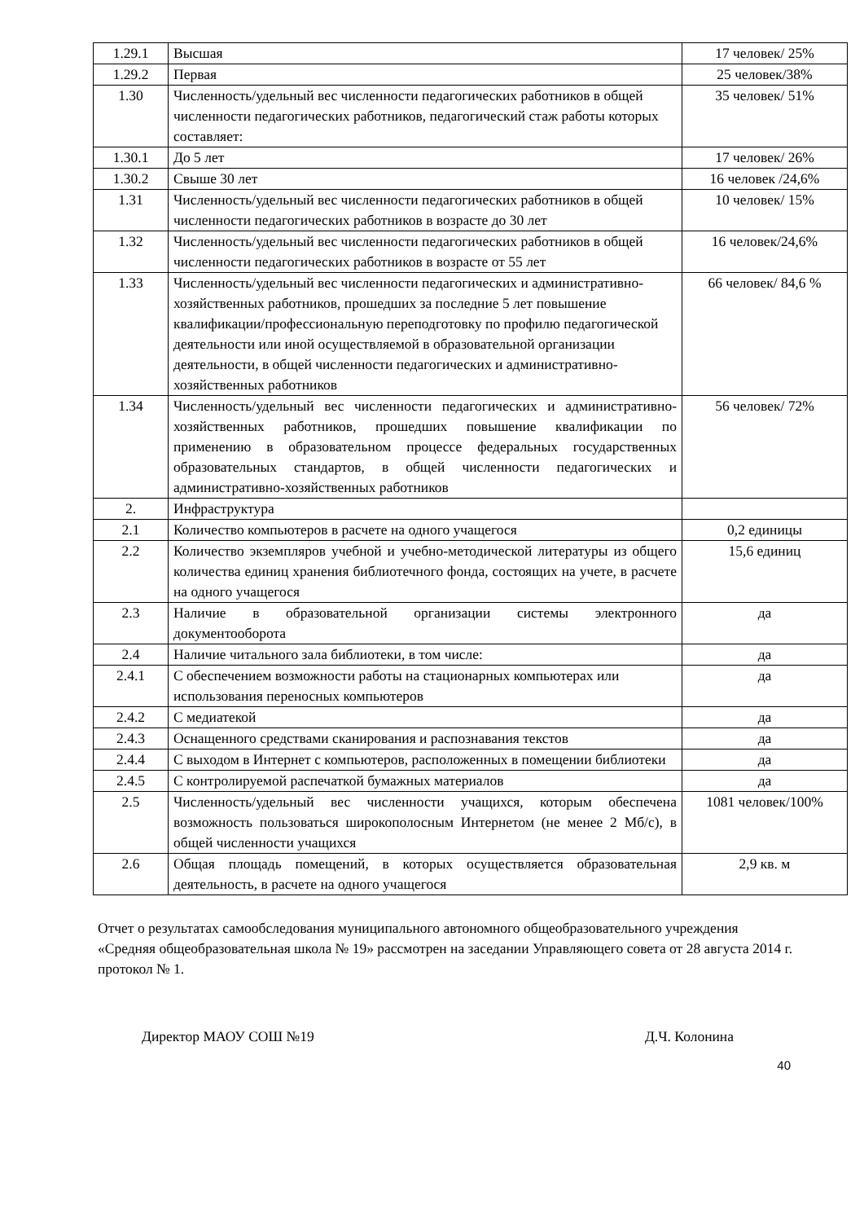| 1.29.1 | Высшая | 17 человек/ 25% |
| 1.29.2 | Первая | 25 человек/38% |
| 1.30 | Численность/удельный вес численности педагогических работников в общей численности педагогических работников, педагогический стаж работы которых составляет: | 35 человек/ 51% |
| 1.30.1 | До 5 лет | 17 человек/ 26% |
| 1.30.2 | Свыше 30 лет | 16 человек /24,6% |
| 1.31 | Численность/удельный вес численности педагогических работников в общей численности педагогических работников в возрасте до 30 лет | 10 человек/ 15% |
| 1.32 | Численность/удельный вес численности педагогических работников в общей численности педагогических работников в возрасте от 55 лет | 16 человек/24,6% |
| 1.33 | Численность/удельный вес численности педагогических и административно-хозяйственных работников, прошедших за последние 5 лет повышение квалификации/профессиональную переподготовку по профилю педагогической деятельности или иной осуществляемой в образовательной организации деятельности, в общей численности педагогических и административно-хозяйственных работников | 66 человек/ 84,6 % |
| 1.34 | Численность/удельный вес численности педагогических и административно-хозяйственных работников, прошедших повышение квалификации по применению в образовательном процессе федеральных государственных образовательных стандартов, в общей численности педагогических и административно-хозяйственных работников | 56 человек/ 72% |
| 2. | Инфраструктура | |
| 2.1 | Количество компьютеров в расчете на одного учащегося | 0,2 единицы |
| 2.2 | Количество экземпляров учебной и учебно-методической литературы из общего количества единиц хранения библиотечного фонда, состоящих на учете, в расчете на одного учащегося | 15,6 единиц |
| 2.3 | Наличие в образовательной организации системы электронного документооборота | да |
| 2.4 | Наличие читального зала библиотеки, в том числе: | да |
| 2.4.1 | С обеспечением возможности работы на стационарных компьютерах или использования переносных компьютеров | да |
| 2.4.2 | С медиатекой | да |
| 2.4.3 | Оснащенного средствами сканирования и распознавания текстов | да |
| 2.4.4 | С выходом в Интернет с компьютеров, расположенных в помещении библиотеки | да |
| 2.4.5 | С контролируемой распечаткой бумажных материалов | да |
| 2.5 | Численность/удельный вес численности учащихся, которым обеспечена возможность пользоваться широкополосным Интернетом (не менее 2 Мб/с), в общей численности учащихся | 1081 человек/100% |
| 2.6 | Общая площадь помещений, в которых осуществляется образовательная деятельность, в расчете на одного учащегося | 2,9 кв. м |
Отчет о результатах самообследования муниципального автономного общеобразовательного учреждения «Средняя общеобразовательная школа № 19» рассмотрен на заседании Управляющего совета от 28 августа 2014 г. протокол № 1.
Директор МАОУ СОШ №19 Д.Ч. Колонина
40